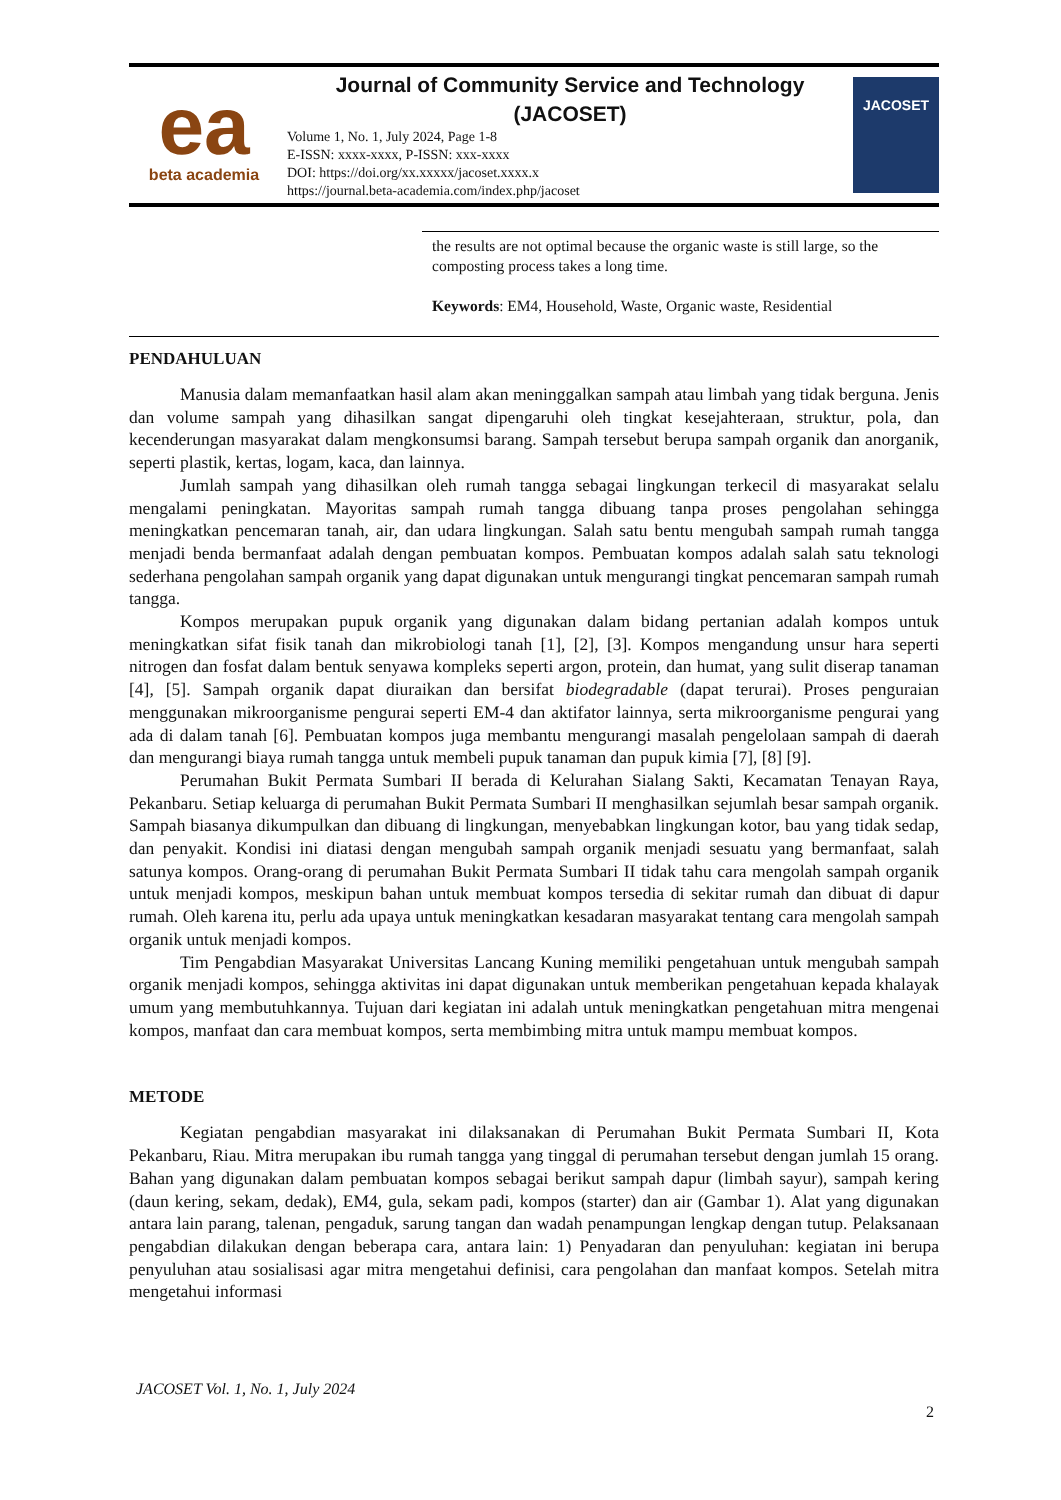ea
beta academia
Journal of Community Service and Technology
(JACOSET)
Volume 1, No. 1, July 2024, Page 1-8
E-ISSN: xxxx-xxxx, P-ISSN: xxx-xxxx
DOI: https://doi.org/xx.xxxxx/jacoset.xxxx.x
https://journal.beta-academia.com/index.php/jacoset
JACOSET
the results are not optimal because the organic waste is still large, so the composting process takes a long time.
Keywords: EM4, Household, Waste, Organic waste, Residential
PENDAHULUAN
Manusia dalam memanfaatkan hasil alam akan meninggalkan sampah atau limbah yang tidak berguna. Jenis dan volume sampah yang dihasilkan sangat dipengaruhi oleh tingkat kesejahteraan, struktur, pola, dan kecenderungan masyarakat dalam mengkonsumsi barang. Sampah tersebut berupa sampah organik dan anorganik, seperti plastik, kertas, logam, kaca, dan lainnya.
Jumlah sampah yang dihasilkan oleh rumah tangga sebagai lingkungan terkecil di masyarakat selalu mengalami peningkatan. Mayoritas sampah rumah tangga dibuang tanpa proses pengolahan sehingga meningkatkan pencemaran tanah, air, dan udara lingkungan. Salah satu bentu mengubah sampah rumah tangga menjadi benda bermanfaat adalah dengan pembuatan kompos. Pembuatan kompos adalah salah satu teknologi sederhana pengolahan sampah organik yang dapat digunakan untuk mengurangi tingkat pencemaran sampah rumah tangga.
Kompos merupakan pupuk organik yang digunakan dalam bidang pertanian adalah kompos untuk meningkatkan sifat fisik tanah dan mikrobiologi tanah [1], [2], [3]. Kompos mengandung unsur hara seperti nitrogen dan fosfat dalam bentuk senyawa kompleks seperti argon, protein, dan humat, yang sulit diserap tanaman [4], [5]. Sampah organik dapat diuraikan dan bersifat biodegradable (dapat terurai). Proses penguraian menggunakan mikroorganisme pengurai seperti EM-4 dan aktifator lainnya, serta mikroorganisme pengurai yang ada di dalam tanah [6]. Pembuatan kompos juga membantu mengurangi masalah pengelolaan sampah di daerah dan mengurangi biaya rumah tangga untuk membeli pupuk tanaman dan pupuk kimia [7], [8] [9].
Perumahan Bukit Permata Sumbari II berada di Kelurahan Sialang Sakti, Kecamatan Tenayan Raya, Pekanbaru. Setiap keluarga di perumahan Bukit Permata Sumbari II menghasilkan sejumlah besar sampah organik. Sampah biasanya dikumpulkan dan dibuang di lingkungan, menyebabkan lingkungan kotor, bau yang tidak sedap, dan penyakit. Kondisi ini diatasi dengan mengubah sampah organik menjadi sesuatu yang bermanfaat, salah satunya kompos. Orang-orang di perumahan Bukit Permata Sumbari II tidak tahu cara mengolah sampah organik untuk menjadi kompos, meskipun bahan untuk membuat kompos tersedia di sekitar rumah dan dibuat di dapur rumah. Oleh karena itu, perlu ada upaya untuk meningkatkan kesadaran masyarakat tentang cara mengolah sampah organik untuk menjadi kompos.
Tim Pengabdian Masyarakat Universitas Lancang Kuning memiliki pengetahuan untuk mengubah sampah organik menjadi kompos, sehingga aktivitas ini dapat digunakan untuk memberikan pengetahuan kepada khalayak umum yang membutuhkannya. Tujuan dari kegiatan ini adalah untuk meningkatkan pengetahuan mitra mengenai kompos, manfaat dan cara membuat kompos, serta membimbing mitra untuk mampu membuat kompos.
METODE
Kegiatan pengabdian masyarakat ini dilaksanakan di Perumahan Bukit Permata Sumbari II, Kota Pekanbaru, Riau. Mitra merupakan ibu rumah tangga yang tinggal di perumahan tersebut dengan jumlah 15 orang. Bahan yang digunakan dalam pembuatan kompos sebagai berikut sampah dapur (limbah sayur), sampah kering (daun kering, sekam, dedak), EM4, gula, sekam padi, kompos (starter) dan air (Gambar 1). Alat yang digunakan antara lain parang, talenan, pengaduk, sarung tangan dan wadah penampungan lengkap dengan tutup. Pelaksanaan pengabdian dilakukan dengan beberapa cara, antara lain: 1) Penyadaran dan penyuluhan: kegiatan ini berupa penyuluhan atau sosialisasi agar mitra mengetahui definisi, cara pengolahan dan manfaat kompos. Setelah mitra mengetahui informasi
JACOSET Vol. 1, No. 1, July 2024
2